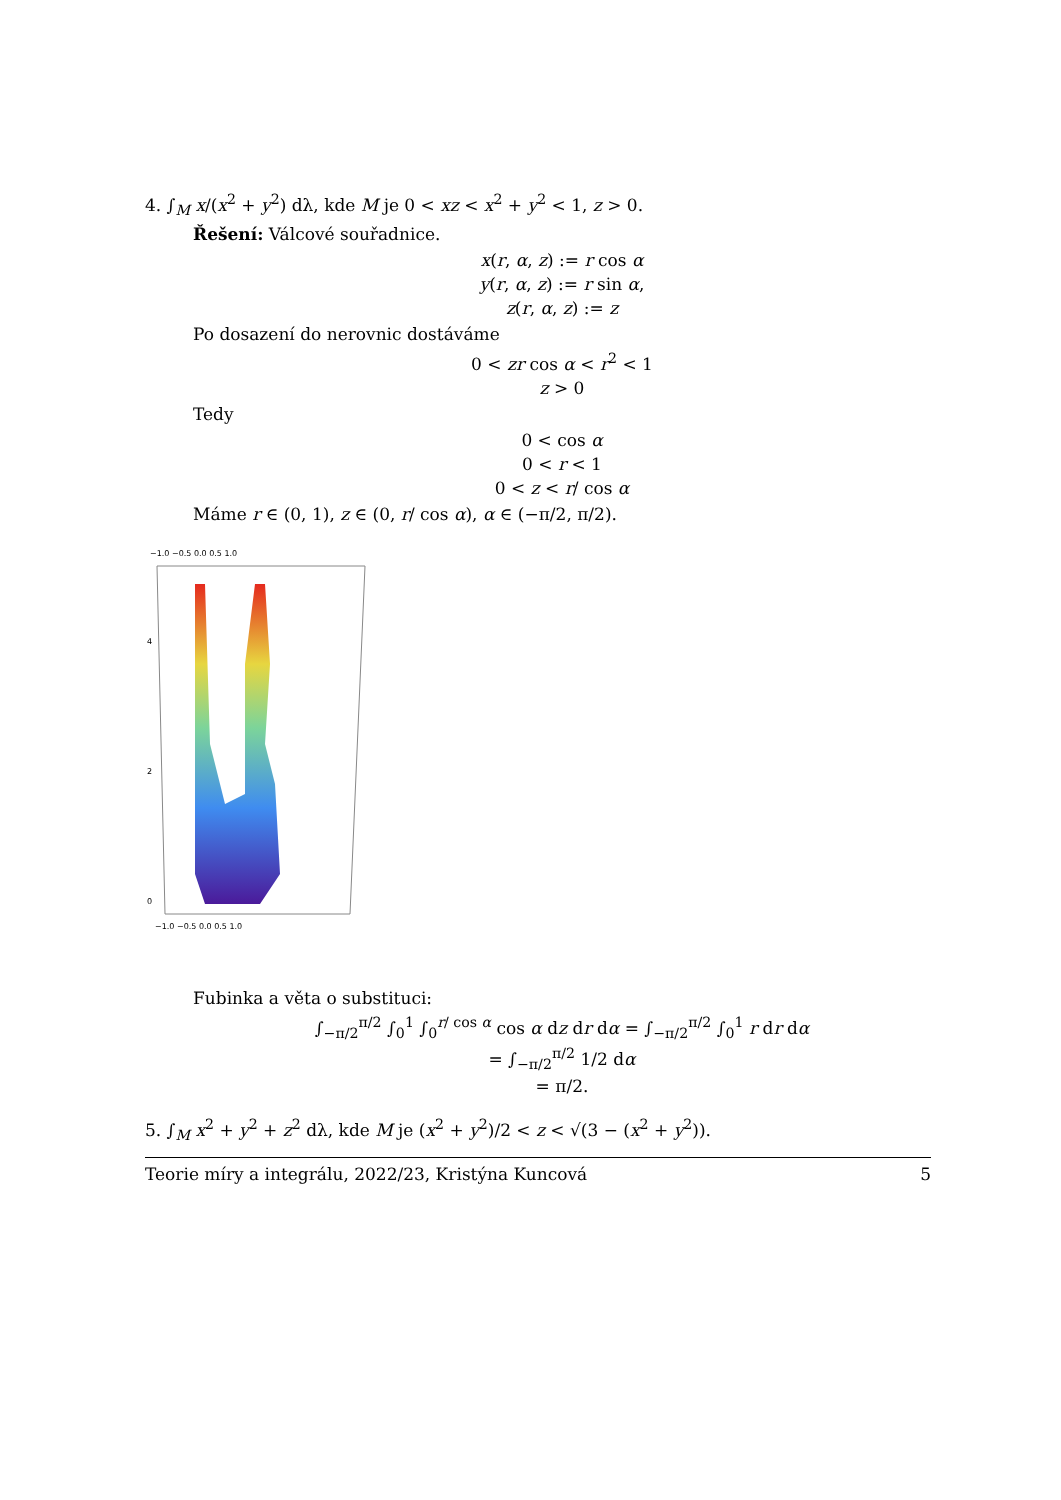4. ∫<sub>M</sub> x/(x<sup>2</sup> + y<sup>2</sup>) dλ, kde M je 0 < xz < x<sup>2</sup> + y<sup>2</sup> < 1, z > 0.
Řešení: Válcové souřadnice.
x(r, α, z) := r cos α
y(r, α, z) := r sin α,
z(r, α, z) := z
Po dosazení do nerovnic dostáváme
0 < zr cos α < r<sup>2</sup> < 1
z > 0
Tedy
0 < cos α
0 < r < 1
0 < z < r/ cos α
Máme r ∈ (0, 1), z ∈ (0, r/ cos α), α ∈ (−π/2, π/2).
−1.0 −0.5 0.0 0.5 1.0
4
2
0
−1.0 −0.5 0.0 0.5 1.0
Fubinka a věta o substituci:
∫<sub>−π/2</sub><sup>π/2</sup> ∫<sub>0</sub><sup>1</sup> ∫<sub>0</sub><sup>r/ cos α</sup> cos α dz dr dα = ∫<sub>−π/2</sub><sup>π/2</sup> ∫<sub>0</sub><sup>1</sup> r dr dα
= ∫<sub>−π/2</sub><sup>π/2</sup> 1/2 dα
= π/2.
5. ∫<sub>M</sub> x<sup>2</sup> + y<sup>2</sup> + z<sup>2</sup> dλ, kde M je (x<sup>2</sup> + y<sup>2</sup>)/2 < z < √(3 − (x<sup>2</sup> + y<sup>2</sup>)).
Teorie míry a integrálu, 2022/23, Kristýna Kuncová 5